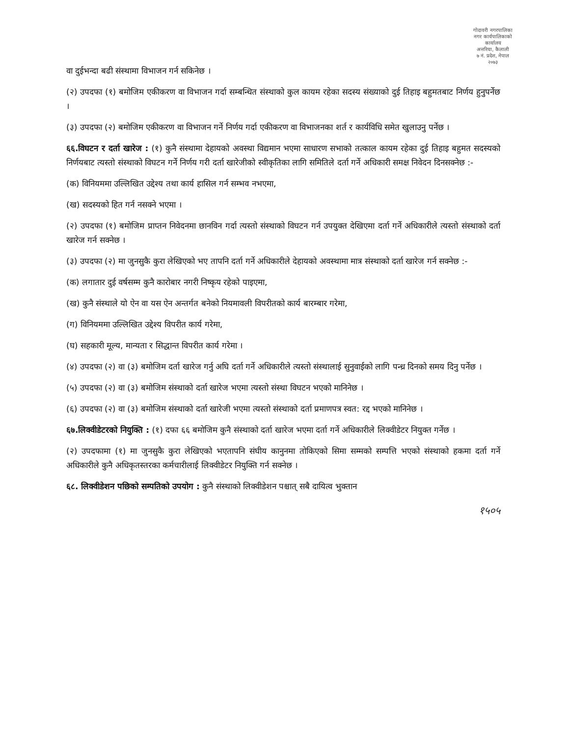गोदावरी नगरपालिका
नगर कार्यपालिकाको कार्यालय
अत्तरिया, कैलाली
७ नं. प्रदेश, नेपाल
२०७३
वा दुईभन्दा बढी संस्थामा विभाजन गर्न सकिनेछ ।
(२) उपदफा (१) बमोजिम एकीकरण वा विभाजन गर्दा सम्बन्धित संस्थाको कुल कायम रहेका सदस्य संख्याको दुई तिहाइ बहुमतबाट निर्णय हुनुपर्नेछ ।
(३) उपदफा (२) बमोजिम एकीकरण वा विभाजन गर्ने निर्णय गर्दा एकीकरण वा विभाजनका शर्त र कार्यविधि समेत खुलाउनु पर्नेछ ।
६६.विघटन र दर्ता खारेज : (१) कुनै संस्थामा देहायको अवस्था विद्यमान भएमा साधारण सभाको तत्काल कायम रहेका दुई तिहाइ बहुमत सदस्यको निर्णयबाट त्यस्तो संस्थाको विघटन गर्ने निर्णय गरी दर्ता खारेजीको स्वीकृतिका लागि समितिले दर्ता गर्ने अधिकारी समक्ष निवेदन दिनसक्नेछ :-
(क) विनियममा उल्लिखित उद्देश्य तथा कार्य हासिल गर्न सम्भव नभएमा,
(ख) सदस्यको हित गर्न नसक्ने भएमा ।
(२) उपदफा (१) बमोजिम प्राप्तन निवेदनमा छानविन गर्दा त्यस्तो संस्थाको विघटन गर्न उपयुक्त देखिएमा दर्ता गर्ने अधिकारीले त्यस्तो संस्थाको दर्ता खारेज गर्न सक्नेछ ।
(३) उपदफा (२) मा जुनसुकै कुरा लेखिएको भए तापनि दर्ता गर्ने अधिकारीले देहायको अवस्थामा मात्र संस्थाको दर्ता खारेज गर्न सक्नेछ :-
(क) लगातार दुई वर्षसम्म कुनै कारोबार नगरी निष्कृय रहेको पाइएमा,
(ख) कुनै संस्थाले यो ऐन वा यस ऐन अन्तर्गत बनेको नियमावली विपरीतको कार्य बारम्बार गरेमा,
(ग) विनियममा उल्लिखित उद्देश्य विपरीत कार्य गरेमा,
(घ) सहकारी मूल्य, मान्यता र सिद्धान्त विपरीत कार्य गरेमा ।
(४) उपदफा (२) वा (३) बमोजिम दर्ता खारेज गर्नु अघि दर्ता गर्ने अधिकारीले त्यस्तो संस्थालाई सुनुवाईको लागि पन्ध्र दिनको समय दिनु पर्नेछ ।
(५) उपदफा (२) वा (३) बमोजिम संस्थाको दर्ता खारेज भएमा त्यस्तो संस्था विघटन भएको मानिनेछ ।
(६) उपदफा (२) वा (३) बमोजिम संस्थाको दर्ता खारेजी भएमा त्यस्तो संस्थाको दर्ता प्रमाणपत्र स्वत: रद्द भएको मानिनेछ ।
६७.लिक्वीडेटरको नियुक्ति : (१) दफा ६६ बमोजिम कुनै संस्थाको दर्ता खारेज भएमा दर्ता गर्ने अधिकारीले लिक्वीडेटर नियुक्त गर्नेछ ।
(२) उपदफामा (१) मा जुनसुकै कुरा लेखिएको भएतापनि संघीय कानुनमा तोकिएको सिमा सम्मको सम्पत्ति भएको संस्थाको हकमा दर्ता गर्ने अधिकारीले कुनै अधिकृतस्तरका कर्मचारीलाई लिक्वीडेटर नियुक्ति गर्न सक्नेछ ।
६८. लिक्वीडेशन पछिको सम्पतिको उपयोग : कुनै संस्थाको लिक्वीडेशन पश्चात् सबै दायित्व भुक्तान
१५०५